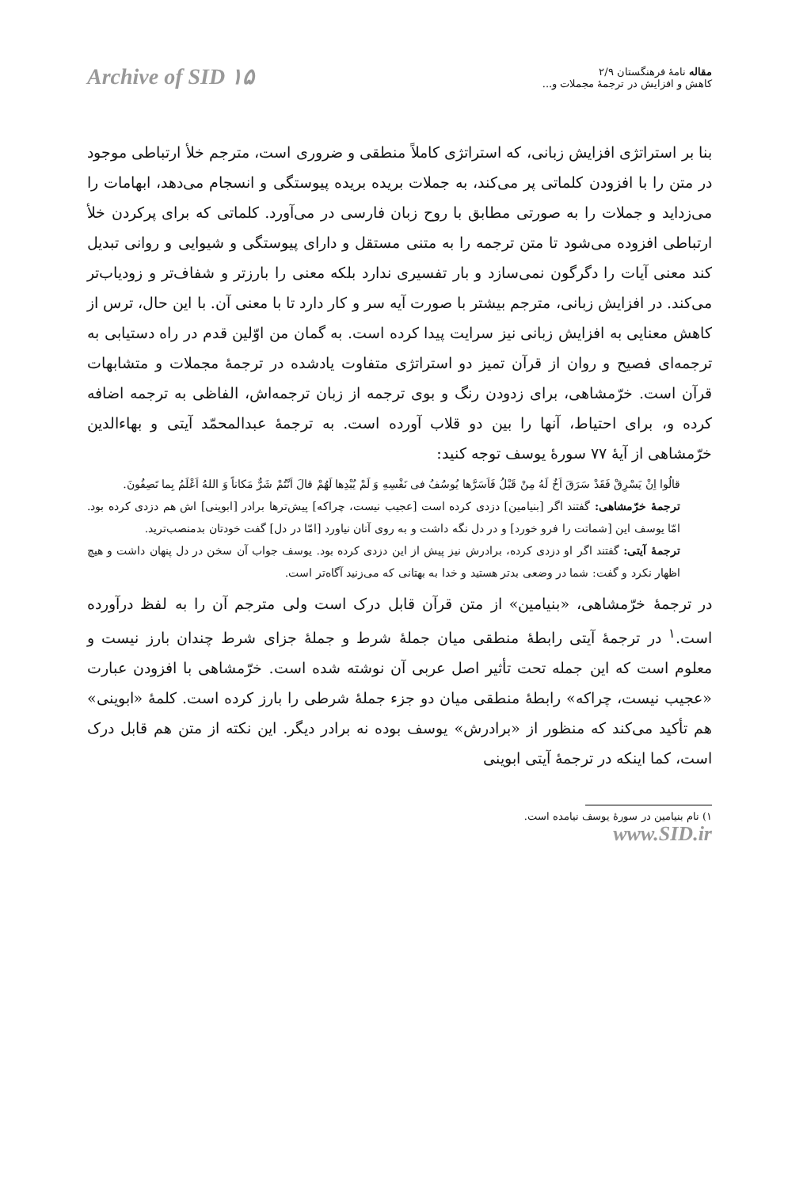مقاله نامهٔ فرهنگستان ۲/۹
کاهش و افزایش در ترجمهٔ مجملات و...
Archive of SID ۱۵
بنا بر استراتژی افزایش زبانی، که استراتژی کاملاً منطقی و ضروری است، مترجم خلأ ارتباطی موجود در متن را با افزودن کلماتی پر می‌کند، به جملات بریده بریده پیوستگی و انسجام می‌دهد، ابهامات را می‌زداید و جملات را به صورتی مطابق با روح زبان فارسی در می‌آورد. کلماتی که برای پرکردن خلأ ارتباطی افزوده می‌شود تا متن ترجمه را به متنی مستقل و دارای پیوستگی و شیوایی و روانی تبدیل کند معنی آیات را دگرگون نمی‌سازد و بار تفسیری ندارد بلکه معنی را بارزتر و شفاف‌تر و زودیاب‌تر می‌کند. در افزایش زبانی، مترجم بیشتر با صورت آیه سر و کار دارد تا با معنی آن. با این حال، ترس از کاهش معنایی به افزایش زبانی نیز سرایت پیدا کرده است. به گمان من اوّلین قدم در راه دستیابی به ترجمه‌ای فصیح و روان از قرآن تمیز دو استراتژی متفاوت یادشده در ترجمهٔ مجملات و متشابهات قرآن است. خرّمشاهی، برای زدودن رنگ و بوی ترجمه از زبان ترجمه‌اش، الفاظی به ترجمه اضافه کرده و، برای احتیاط، آنها را بین دو قلاب آورده است. به ترجمهٔ عبدالمحمّد آیتی و بهاءالدین خرّمشاهی از آیهٔ ۷۷ سورهٔ یوسف توجه کنید:
قالُوا اِنْ یَسْرِقْ فَقَدْ سَرَقَ اَخٌ لَهُ مِنْ قَبْلُ فَاَسَرَّها یُوسُفُ فی نَفْسِهِ وَ لَمْ یُبْدِها لَهُمْ قالَ اَنْتُمْ شَرٌّ مَکاناً وَ اللهُ اَعْلَمُ بِما تَصِفُونَ.
ترجمهٔ خرّمشاهی: گفتند اگر [بنیامین] دزدی کرده است [عجیب نیست، چراکه] پیش‌ترها برادر [ابوینی] اش هم دزدی کرده بود. امّا یوسف این [شماتت را فرو خورد] و در دل نگه داشت و به روی آنان نیاورد [امّا در دل] گفت خودتان بدمنصب‌ترید.
ترجمهٔ آیتی: گفتند اگر او دزدی کرده، برادرش نیز پیش از این دزدی کرده بود. یوسف جواب آن سخن در دل پنهان داشت و هیچ اظهار نکرد و گفت: شما در وضعی بدتر هستید و خدا به بهتانی که می‌زنید آگاه‌تر است.
در ترجمهٔ خرّمشاهی، «بنیامین» از متن قرآن قابل درک است ولی مترجم آن را به لفظ درآورده است.<sup>۱</sup> در ترجمهٔ آیتی رابطهٔ منطقی میان جملهٔ شرط و جملهٔ جزای شرط چندان بارز نیست و معلوم است که این جمله تحت تأثیر اصل عربی آن نوشته شده است. خرّمشاهی با افزودن عبارت «عجیب نیست، چراکه» رابطهٔ منطقی میان دو جزء جملهٔ شرطی را بارز کرده است. کلمهٔ «ابوینی» هم تأکید می‌کند که منظور از «برادرش» یوسف بوده نه برادر دیگر. این نکته از متن هم قابل درک است، کما اینکه در ترجمهٔ آیتی ابوینی
۱) نام بنیامین در سورهٔ یوسف نیامده است.
www.SID.ir